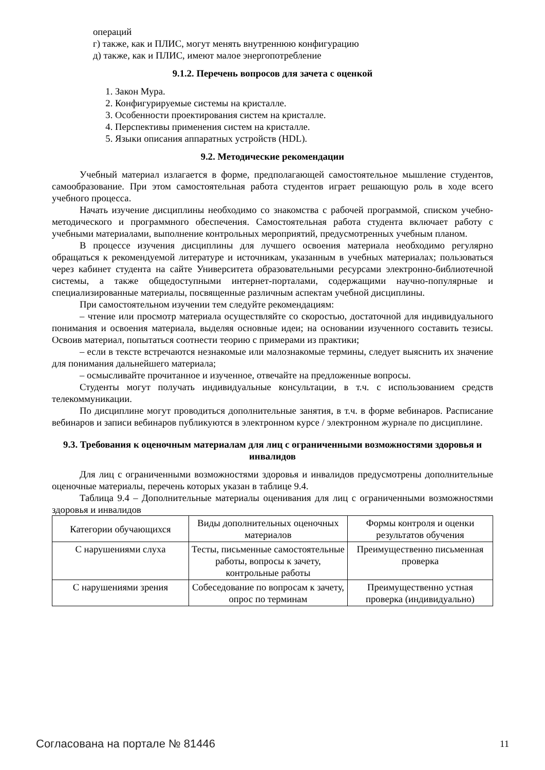операций
г) также, как и ПЛИС, могут менять внутреннюю конфигурацию
д) также, как и ПЛИС, имеют малое энергопотребление
9.1.2. Перечень вопросов для зачета с оценкой
1. Закон Мура.
2. Конфигурируемые системы на кристалле.
3. Особенности проектирования систем на кристалле.
4. Перспективы применения систем на кристалле.
5. Языки описания аппаратных устройств (HDL).
9.2. Методические рекомендации
Учебный материал излагается в форме, предполагающей самостоятельное мышление студентов, самообразование. При этом самостоятельная работа студентов играет решающую роль в ходе всего учебного процесса.
Начать изучение дисциплины необходимо со знакомства с рабочей программой, списком учебно-методического и программного обеспечения. Самостоятельная работа студента включает работу с учебными материалами, выполнение контрольных мероприятий, предусмотренных учебным планом.
В процессе изучения дисциплины для лучшего освоения материала необходимо регулярно обращаться к рекомендуемой литературе и источникам, указанным в учебных материалах; пользоваться через кабинет студента на сайте Университета образовательными ресурсами электронно-библиотечной системы, а также общедоступными интернет-порталами, содержащими научно-популярные и специализированные материалы, посвященные различным аспектам учебной дисциплины.
При самостоятельном изучении тем следуйте рекомендациям:
– чтение или просмотр материала осуществляйте со скоростью, достаточной для индивидуального понимания и освоения материала, выделяя основные идеи; на основании изученного составить тезисы. Освоив материал, попытаться соотнести теорию с примерами из практики;
– если в тексте встречаются незнакомые или малознакомые термины, следует выяснить их значение для понимания дальнейшего материала;
– осмысливайте прочитанное и изученное, отвечайте на предложенные вопросы.
Студенты могут получать индивидуальные консультации, в т.ч. с использованием средств телекоммуникации.
По дисциплине могут проводиться дополнительные занятия, в т.ч. в форме вебинаров. Расписание вебинаров и записи вебинаров публикуются в электронном курсе / электронном журнале по дисциплине.
9.3. Требования к оценочным материалам для лиц с ограниченными возможностями здоровья и инвалидов
Для лиц с ограниченными возможностями здоровья и инвалидов предусмотрены дополнительные оценочные материалы, перечень которых указан в таблице 9.4.
Таблица 9.4 – Дополнительные материалы оценивания для лиц с ограниченными возможностями здоровья и инвалидов
| Категории обучающихся | Виды дополнительных оценочных материалов | Формы контроля и оценки результатов обучения |
| С нарушениями слуха | Тесты, письменные самостоятельные работы, вопросы к зачету, контрольные работы | Преимущественно письменная проверка |
| С нарушениями зрения | Собеседование по вопросам к зачету, опрос по терминам | Преимущественно устная проверка (индивидуально) |
Согласована на портале № 81446 11